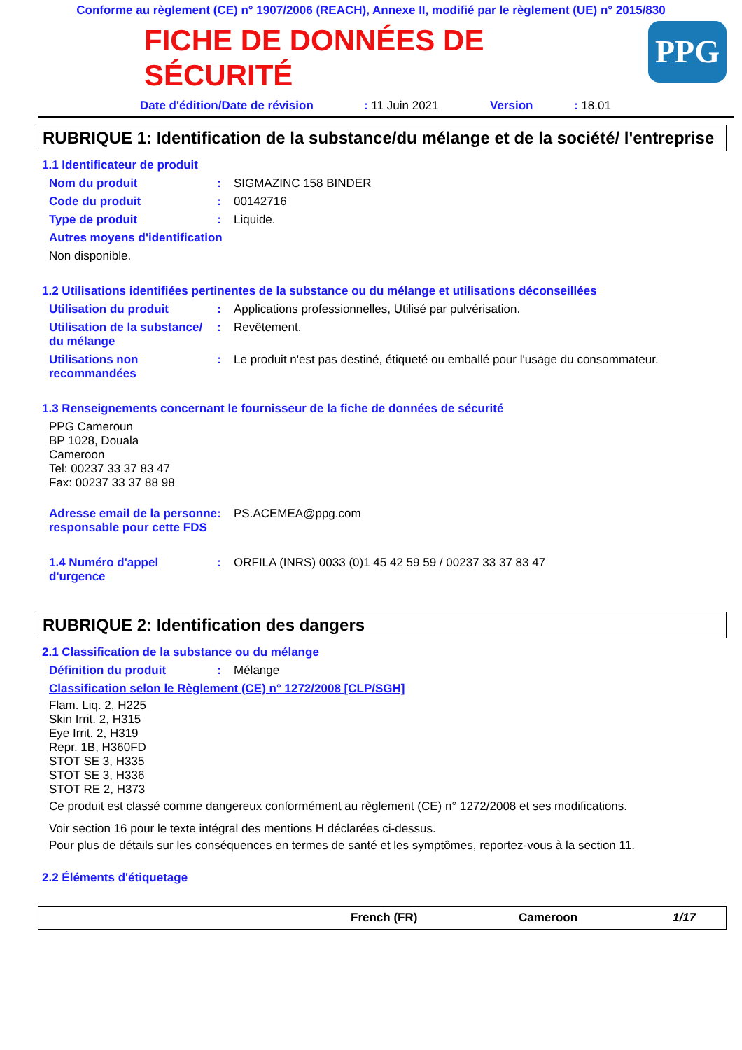Conforme au règlement (CE) n° 1907/2006 (REACH), Annexe II, modifié par le règlement (UE) n° 2015/830
PPG
FICHE DE DONNÉES DE SÉCURITÉ
Date d'édition/Date de révision: 11 Juin 2021 Version: 18.01
RUBRIQUE 1: Identification de la substance/du mélange et de la société/ l'entreprise
1.1 Identificateur de produit
Nom du produit: SIGMAZINC 158 BINDER
Code du produit: 00142716
Type de produit: Liquide.
Autres moyens d'identification
Non disponible.
1.2 Utilisations identifiées pertinentes de la substance ou du mélange et utilisations déconseillées
Utilisation du produit: Applications professionnelles, Utilisé par pulvérisation.
Utilisation de la substance/ du mélange: Revêtement.
Utilisations non recommandées: Le produit n'est pas destiné, étiqueté ou emballé pour l'usage du consommateur.
1.3 Renseignements concernant le fournisseur de la fiche de données de sécurité
PPG Cameroun
BP 1028, Douala
Cameroon
Tel: 00237 33 37 83 47
Fax: 00237 33 37 88 98
Adresse email de la personne responsable pour cette FDS: PS.ACEMEA@ppg.com
1.4 Numéro d'appel d'urgence: ORFILA (INRS) 0033 (0)1 45 42 59 59 / 00237 33 37 83 47
RUBRIQUE 2: Identification des dangers
2.1 Classification de la substance ou du mélange
Définition du produit: Mélange
Classification selon le Règlement (CE) n° 1272/2008 [CLP/SGH]
Flam. Liq. 2, H225
Skin Irrit. 2, H315
Eye Irrit. 2, H319
Repr. 1B, H360FD
STOT SE 3, H335
STOT SE 3, H336
STOT RE 2, H373
Ce produit est classé comme dangereux conformément au règlement (CE) n° 1272/2008 et ses modifications.
Voir section 16 pour le texte intégral des mentions H déclarées ci-dessus.
Pour plus de détails sur les conséquences en termes de santé et les symptômes, reportez-vous à la section 11.
2.2 Éléments d'étiquetage
French (FR) Cameroon 1/17